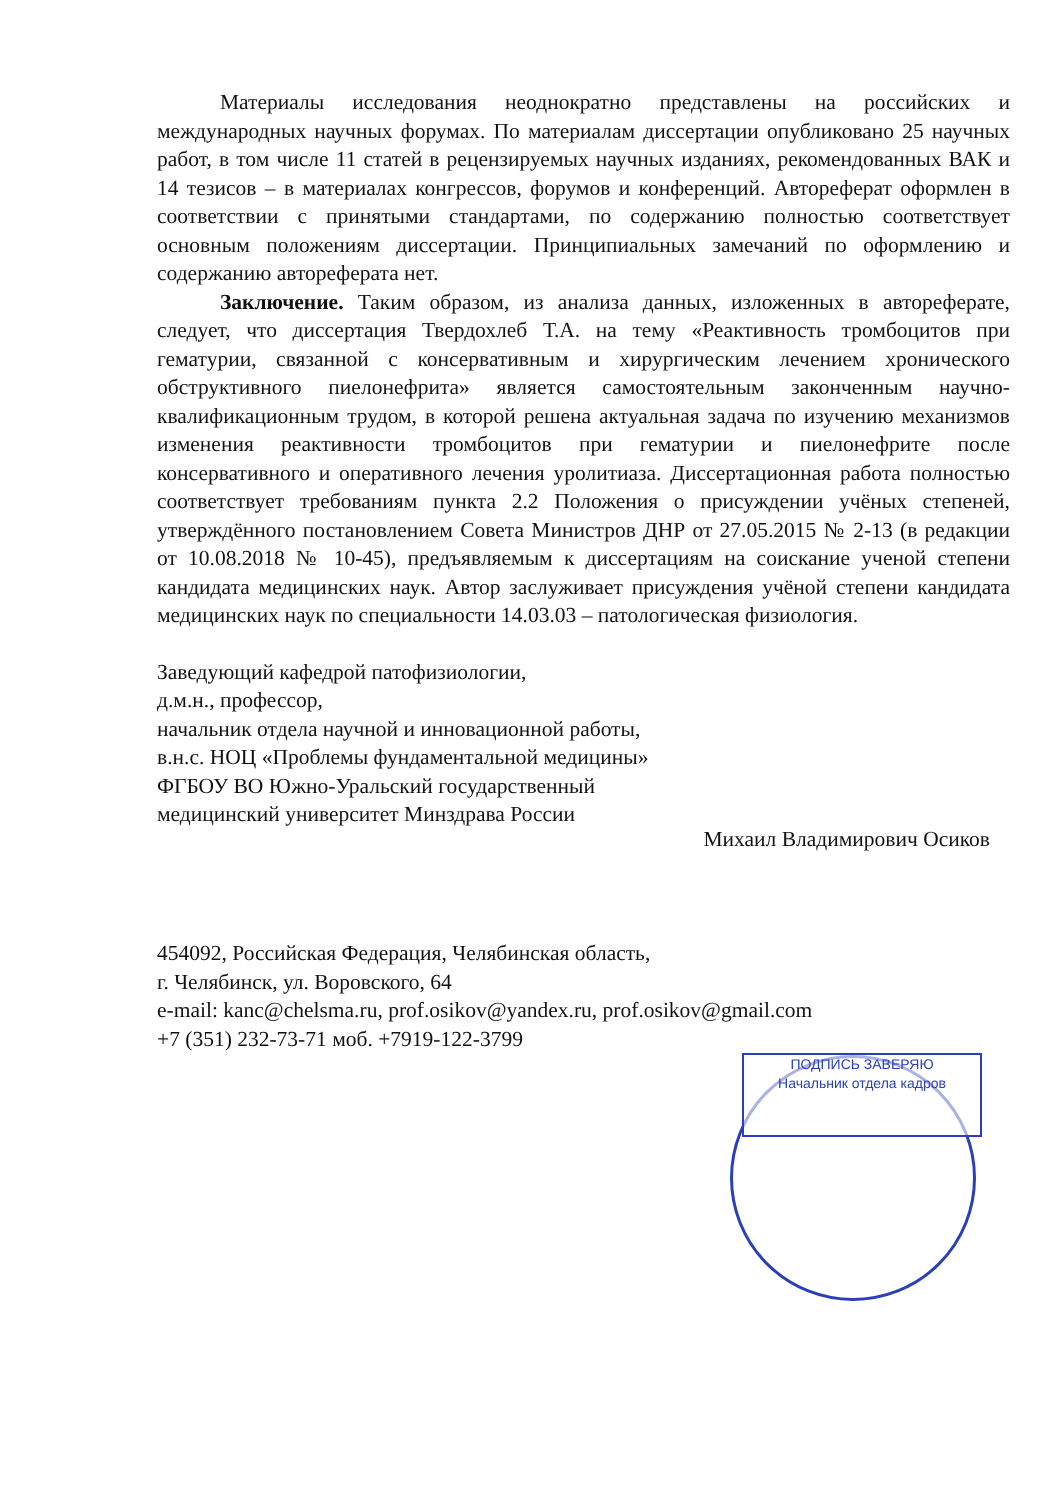Материалы исследования неоднократно представлены на российских и международных научных форумах. По материалам диссертации опубликовано 25 научных работ, в том числе 11 статей в рецензируемых научных изданиях, рекомендованных ВАК и 14 тезисов – в материалах конгрессов, форумов и конференций. Автореферат оформлен в соответствии с принятыми стандартами, по содержанию полностью соответствует основным положениям диссертации. Принципиальных замечаний по оформлению и содержанию автореферата нет.
Заключение. Таким образом, из анализа данных, изложенных в автореферате, следует, что диссертация Твердохлеб Т.А. на тему «Реактивность тромбоцитов при гематурии, связанной с консервативным и хирургическим лечением хронического обструктивного пиелонефрита» является самостоятельным законченным научно-квалификационным трудом, в которой решена актуальная задача по изучению механизмов изменения реактивности тромбоцитов при гематурии и пиелонефрите после консервативного и оперативного лечения уролитиаза. Диссертационная работа полностью соответствует требованиям пункта 2.2 Положения о присуждении учёных степеней, утверждённого постановлением Совета Министров ДНР от 27.05.2015 № 2-13 (в редакции от 10.08.2018 № 10-45), предъявляемым к диссертациям на соискание ученой степени кандидата медицинских наук. Автор заслуживает присуждения учёной степени кандидата медицинских наук по специальности 14.03.03 – патологическая физиология.
Заведующий кафедрой патофизиологии,
д.м.н., профессор,
начальник отдела научной и инновационной работы,
в.н.с. НОЦ «Проблемы фундаментальной медицины»
ФГБОУ ВО Южно-Уральский государственный
медицинский университет Минздрава России
Михаил Владимирович Осиков
454092, Российская Федерация, Челябинская область,
г. Челябинск, ул. Воровского, 64
e-mail: kanc@chelsma.ru, prof.osikov@yandex.ru, prof.osikov@gmail.com
+7 (351) 232-73-71 моб. +7919-122-3799
ПОДПИСЬ ЗАВЕРЯЮ
Начальник отдела кадров